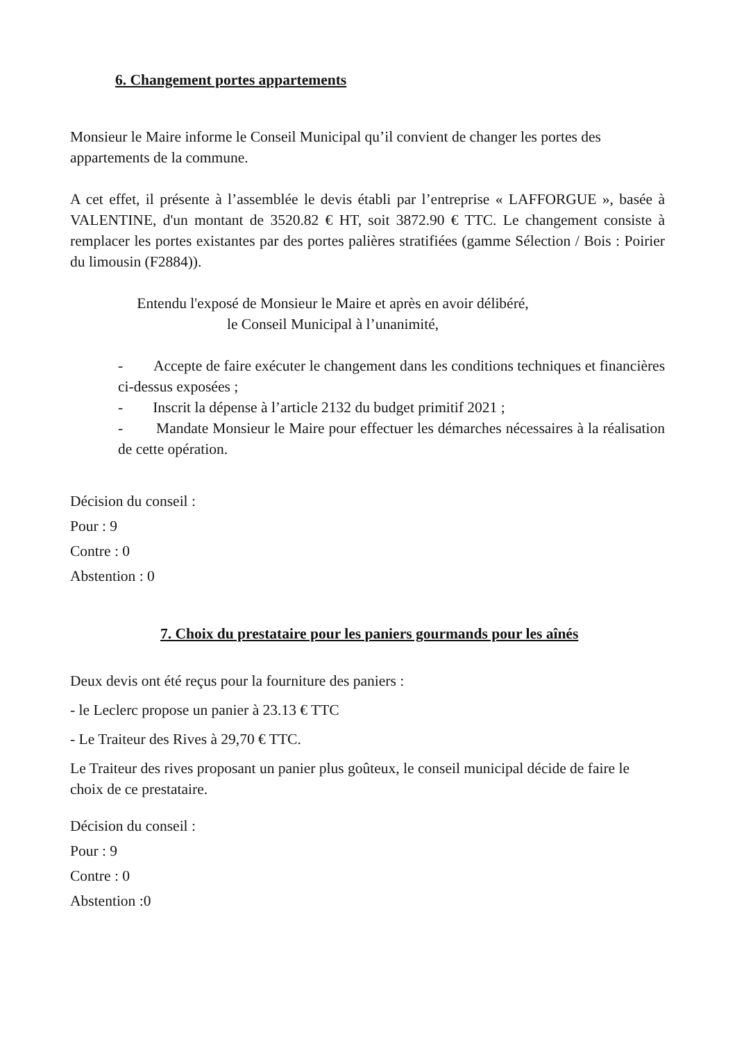6. Changement portes appartements
Monsieur le Maire informe le Conseil Municipal qu’il convient de changer les portes des appartements de la commune.
A cet effet, il présente à l’assemblée le devis établi par l’entreprise « LAFFORGUE », basée à VALENTINE, d'un montant de 3520.82 € HT, soit 3872.90 € TTC. Le changement consiste à remplacer les portes existantes par des portes palières stratifiées (gamme Sélection / Bois : Poirier du limousin (F2884)).
Entendu l'exposé de Monsieur le Maire et après en avoir délibéré,
le Conseil Municipal à l’unanimité,
- Accepte de faire exécuter le changement dans les conditions techniques et financières ci-dessus exposées ;
- Inscrit la dépense à l’article 2132 du budget primitif 2021 ;
- Mandate Monsieur le Maire pour effectuer les démarches nécessaires à la réalisation de cette opération.
Décision du conseil :
Pour : 9
Contre : 0
Abstention : 0
7. Choix du prestataire pour les paniers gourmands pour les aînés
Deux devis ont été reçus pour la fourniture des paniers :
- le Leclerc propose un panier à 23.13 € TTC
- Le Traiteur des Rives à 29,70 € TTC.
Le Traiteur des rives proposant un panier plus goûteux, le conseil municipal décide de faire le choix de ce prestataire.
Décision du conseil :
Pour : 9
Contre : 0
Abstention :0